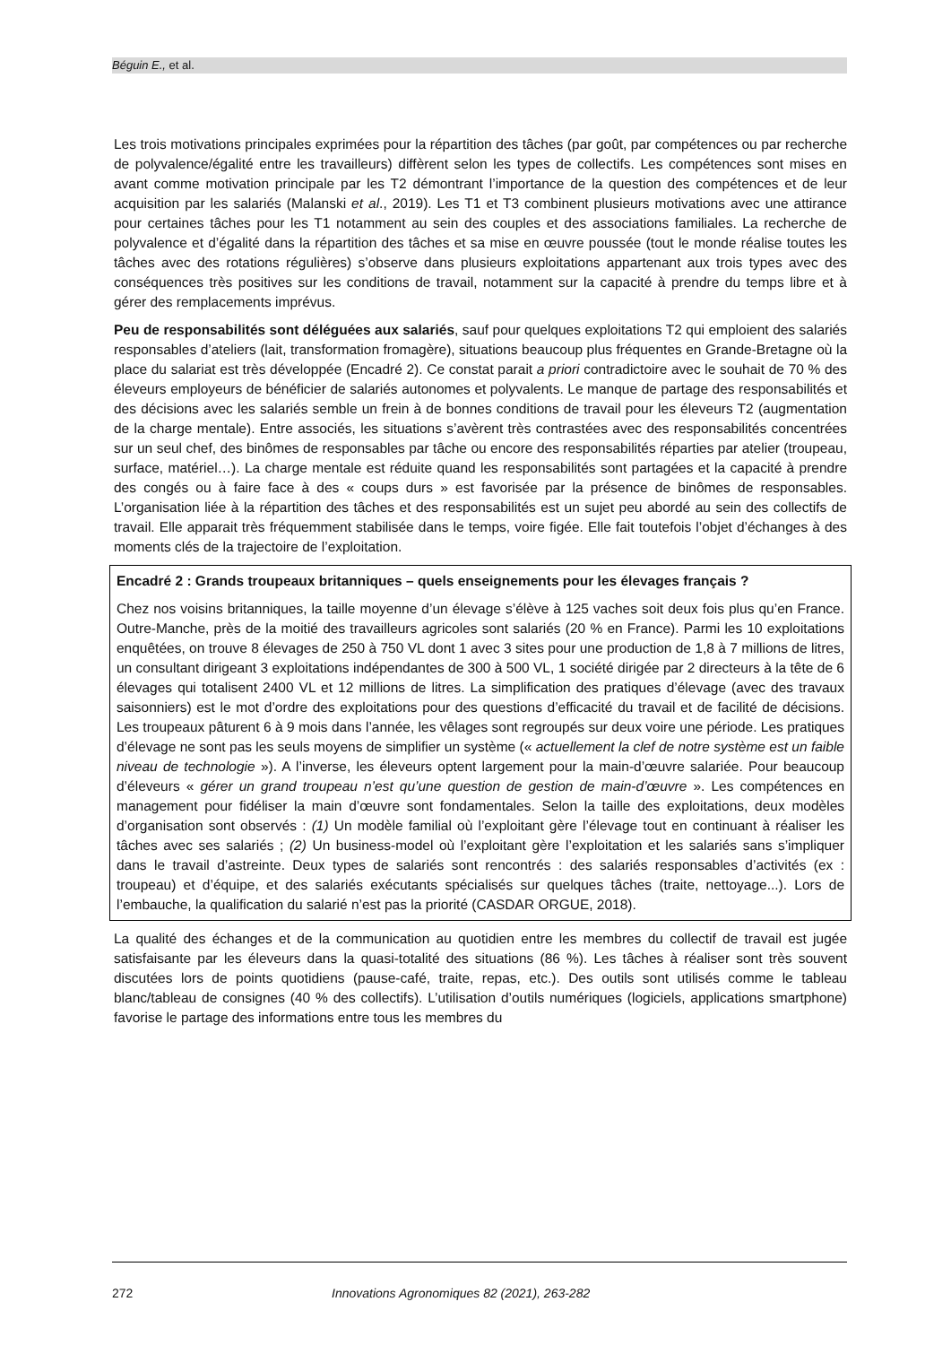Béguin E., et al.
Les trois motivations principales exprimées pour la répartition des tâches (par goût, par compétences ou par recherche de polyvalence/égalité entre les travailleurs) diffèrent selon les types de collectifs. Les compétences sont mises en avant comme motivation principale par les T2 démontrant l’importance de la question des compétences et de leur acquisition par les salariés (Malanski et al., 2019). Les T1 et T3 combinent plusieurs motivations avec une attirance pour certaines tâches pour les T1 notamment au sein des couples et des associations familiales. La recherche de polyvalence et d’égalité dans la répartition des tâches et sa mise en œuvre poussée (tout le monde réalise toutes les tâches avec des rotations régulières) s’observe dans plusieurs exploitations appartenant aux trois types avec des conséquences très positives sur les conditions de travail, notamment sur la capacité à prendre du temps libre et à gérer des remplacements imprévus.
Peu de responsabilités sont déléguées aux salariés, sauf pour quelques exploitations T2 qui emploient des salariés responsables d’ateliers (lait, transformation fromagère), situations beaucoup plus fréquentes en Grande-Bretagne où la place du salariat est très développée (Encadré 2). Ce constat parait a priori contradictoire avec le souhait de 70 % des éleveurs employeurs de bénéficier de salariés autonomes et polyvalents. Le manque de partage des responsabilités et des décisions avec les salariés semble un frein à de bonnes conditions de travail pour les éleveurs T2 (augmentation de la charge mentale). Entre associés, les situations s’avèrent très contrastées avec des responsabilités concentrées sur un seul chef, des binômes de responsables par tâche ou encore des responsabilités réparties par atelier (troupeau, surface, matériel…). La charge mentale est réduite quand les responsabilités sont partagées et la capacité à prendre des congés ou à faire face à des « coups durs » est favorisée par la présence de binômes de responsables. L’organisation liée à la répartition des tâches et des responsabilités est un sujet peu abordé au sein des collectifs de travail. Elle apparait très fréquemment stabilisée dans le temps, voire figée. Elle fait toutefois l’objet d’échanges à des moments clés de la trajectoire de l’exploitation.
Encadré 2 : Grands troupeaux britanniques – quels enseignements pour les élevages français ?
Chez nos voisins britanniques, la taille moyenne d’un élevage s’élève à 125 vaches soit deux fois plus qu’en France. Outre-Manche, près de la moitié des travailleurs agricoles sont salariés (20 % en France). Parmi les 10 exploitations enquêtées, on trouve 8 élevages de 250 à 750 VL dont 1 avec 3 sites pour une production de 1,8 à 7 millions de litres, un consultant dirigeant 3 exploitations indépendantes de 300 à 500 VL, 1 société dirigée par 2 directeurs à la tête de 6 élevages qui totalisent 2400 VL et 12 millions de litres. La simplification des pratiques d’élevage (avec des travaux saisonniers) est le mot d’ordre des exploitations pour des questions d’efficacité du travail et de facilité de décisions. Les troupeaux pâturent 6 à 9 mois dans l’année, les vêlages sont regroupés sur deux voire une période. Les pratiques d’élevage ne sont pas les seuls moyens de simplifier un système (« actuellement la clef de notre système est un faible niveau de technologie »). A l’inverse, les éleveurs optent largement pour la main-d’œuvre salariée. Pour beaucoup d’éleveurs « gérer un grand troupeau n’est qu’une question de gestion de main-d’œuvre ». Les compétences en management pour fidéliser la main d’œuvre sont fondamentales. Selon la taille des exploitations, deux modèles d’organisation sont observés : (1) Un modèle familial où l’exploitant gère l’élevage tout en continuant à réaliser les tâches avec ses salariés ; (2) Un business-model où l’exploitant gère l’exploitation et les salariés sans s’impliquer dans le travail d’astreinte. Deux types de salariés sont rencontrés : des salariés responsables d’activités (ex : troupeau) et d’équipe, et des salariés exécutants spécialisés sur quelques tâches (traite, nettoyage...). Lors de l’embauche, la qualification du salarié n’est pas la priorité (CASDAR ORGUE, 2018).
La qualité des échanges et de la communication au quotidien entre les membres du collectif de travail est jugée satisfaisante par les éleveurs dans la quasi-totalité des situations (86 %). Les tâches à réaliser sont très souvent discutées lors de points quotidiens (pause-café, traite, repas, etc.). Des outils sont utilisés comme le tableau blanc/tableau de consignes (40 % des collectifs). L’utilisation d’outils numériques (logiciels, applications smartphone) favorise le partage des informations entre tous les membres du
272 Innovations Agronomiques 82 (2021), 263-282